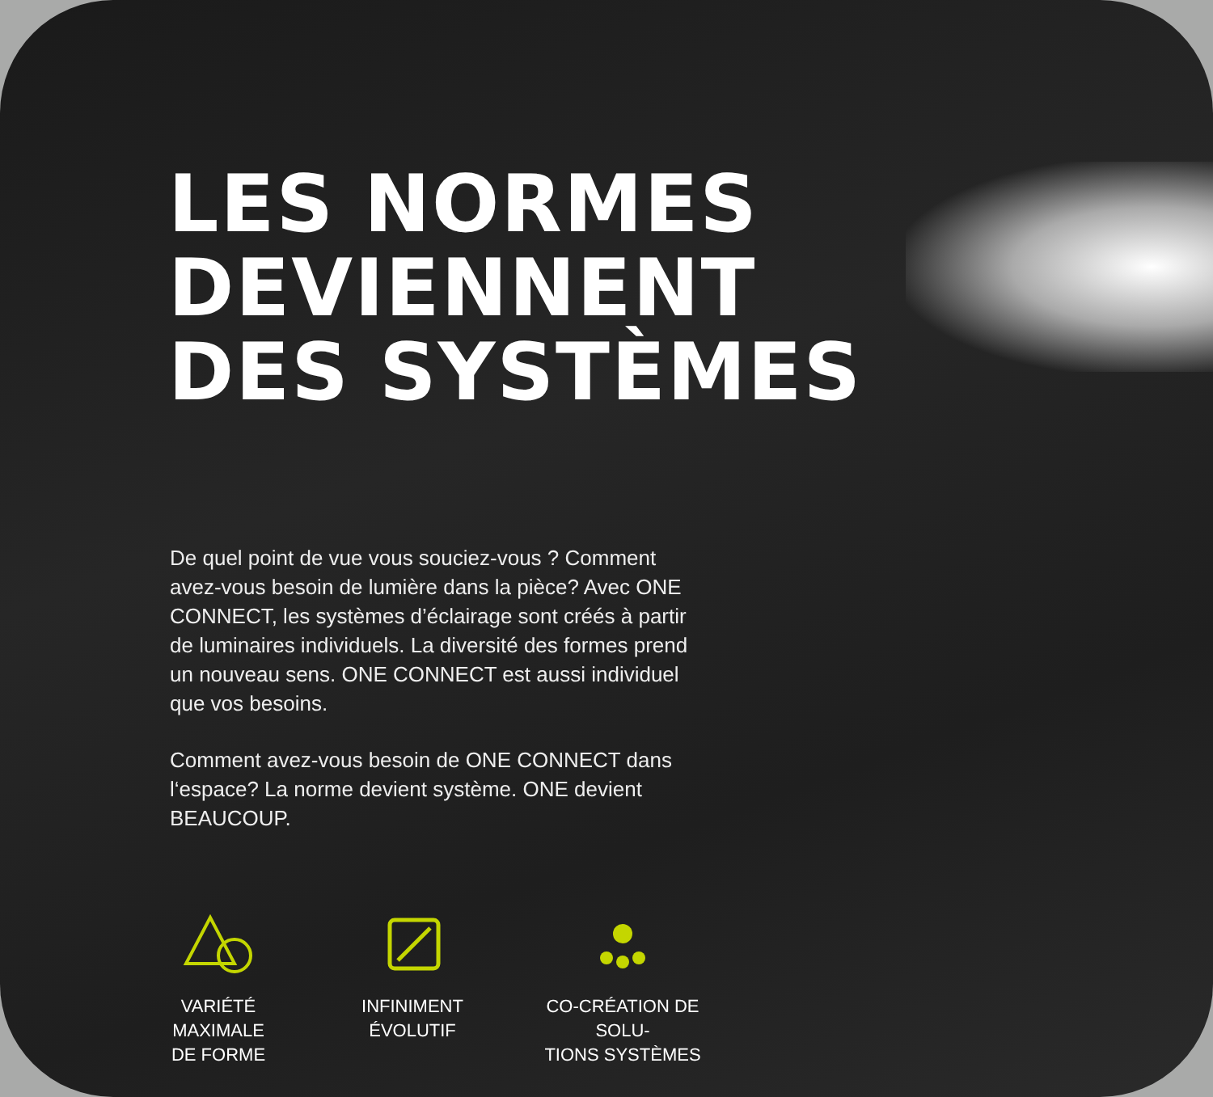LES NORMES
DEVIENNENT
DES SYSTÈMES
De quel point de vue vous souciez-vous ? Comment avez-vous besoin de lumière dans la pièce? Avec ONE CONNECT, les systèmes d’éclairage sont créés à partir de luminaires individuels. La diversité des formes prend un nouveau sens. ONE CONNECT est aussi individuel que vos besoins.
Comment avez-vous besoin de ONE CONNECT dans l‘espace? La norme devient système. ONE devient BEAUCOUP.
VARIÉTÉ MAXIMALE
DE FORME
INFINIMENT
ÉVOLUTIF
CO-CRÉATION DE SOLU-
TIONS SYSTÈMES